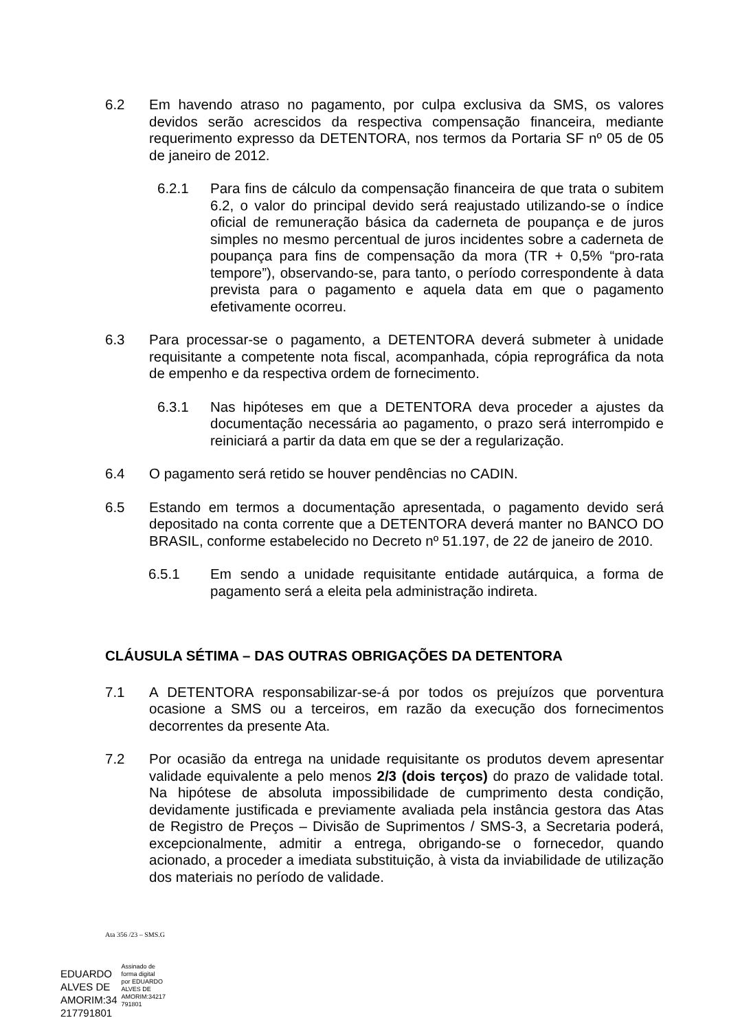6.2 Em havendo atraso no pagamento, por culpa exclusiva da SMS, os valores devidos serão acrescidos da respectiva compensação financeira, mediante requerimento expresso da DETENTORA, nos termos da Portaria SF nº 05 de 05 de janeiro de 2012.
6.2.1 Para fins de cálculo da compensação financeira de que trata o subitem 6.2, o valor do principal devido será reajustado utilizando-se o índice oficial de remuneração básica da caderneta de poupança e de juros simples no mesmo percentual de juros incidentes sobre a caderneta de poupança para fins de compensação da mora (TR + 0,5% “pro-rata tempore”), observando-se, para tanto, o período correspondente à data prevista para o pagamento e aquela data em que o pagamento efetivamente ocorreu.
6.3 Para processar-se o pagamento, a DETENTORA deverá submeter à unidade requisitante a competente nota fiscal, acompanhada, cópia reprográfica da nota de empenho e da respectiva ordem de fornecimento.
6.3.1 Nas hipóteses em que a DETENTORA deva proceder a ajustes da documentação necessária ao pagamento, o prazo será interrompido e reiniciará a partir da data em que se der a regularização.
6.4 O pagamento será retido se houver pendências no CADIN.
6.5 Estando em termos a documentação apresentada, o pagamento devido será depositado na conta corrente que a DETENTORA deverá manter no BANCO DO BRASIL, conforme estabelecido no Decreto nº 51.197, de 22 de janeiro de 2010.
6.5.1 Em sendo a unidade requisitante entidade autárquica, a forma de pagamento será a eleita pela administração indireta.
CLÁUSULA SÉTIMA – DAS OUTRAS OBRIGAÇÕES DA DETENTORA
7.1 A DETENTORA responsabilizar-se-á por todos os prejuízos que porventura ocasione a SMS ou a terceiros, em razão da execução dos fornecimentos decorrentes da presente Ata.
7.2 Por ocasião da entrega na unidade requisitante os produtos devem apresentar validade equivalente a pelo menos 2/3 (dois terços) do prazo de validade total. Na hipótese de absoluta impossibilidade de cumprimento desta condição, devidamente justificada e previamente avaliada pela instância gestora das Atas de Registro de Preços – Divisão de Suprimentos / SMS-3, a Secretaria poderá, excepcionalmente, admitir a entrega, obrigando-se o fornecedor, quando acionado, a proceder a imediata substituição, à vista da inviabilidade de utilização dos materiais no período de validade.
Ata 356 /23 – SMS.G
EDUARDO
ALVES DE
AMORIM:34
217791801
Assinado de
forma digital
por EDUARDO
ALVES DE
AMORIM:34217
791801